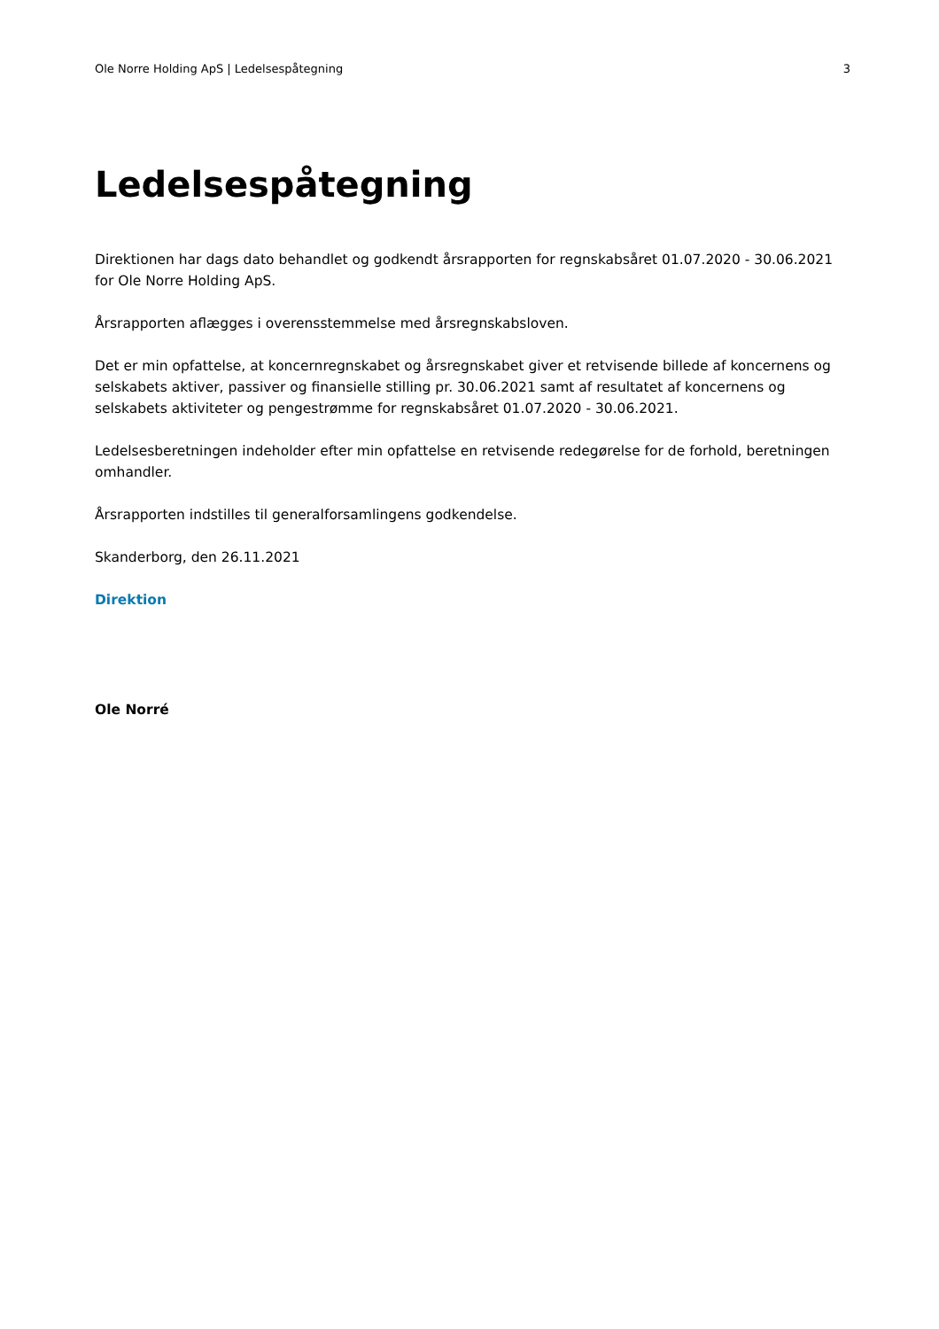Ole Norre Holding ApS | Ledelsespåtegning 3
Ledelsespåtegning
Direktionen har dags dato behandlet og godkendt årsrapporten for regnskabsåret 01.07.2020 - 30.06.2021 for Ole Norre Holding ApS.
Årsrapporten aflægges i overensstemmelse med årsregnskabsloven.
Det er min opfattelse, at koncernregnskabet og årsregnskabet giver et retvisende billede af koncernens og selskabets aktiver, passiver og finansielle stilling pr. 30.06.2021 samt af resultatet af koncernens og selskabets aktiviteter og pengestrømme for regnskabsåret 01.07.2020 - 30.06.2021.
Ledelsesberetningen indeholder efter min opfattelse en retvisende redegørelse for de forhold, beretningen omhandler.
Årsrapporten indstilles til generalforsamlingens godkendelse.
Skanderborg, den 26.11.2021
Direktion
Ole Norré